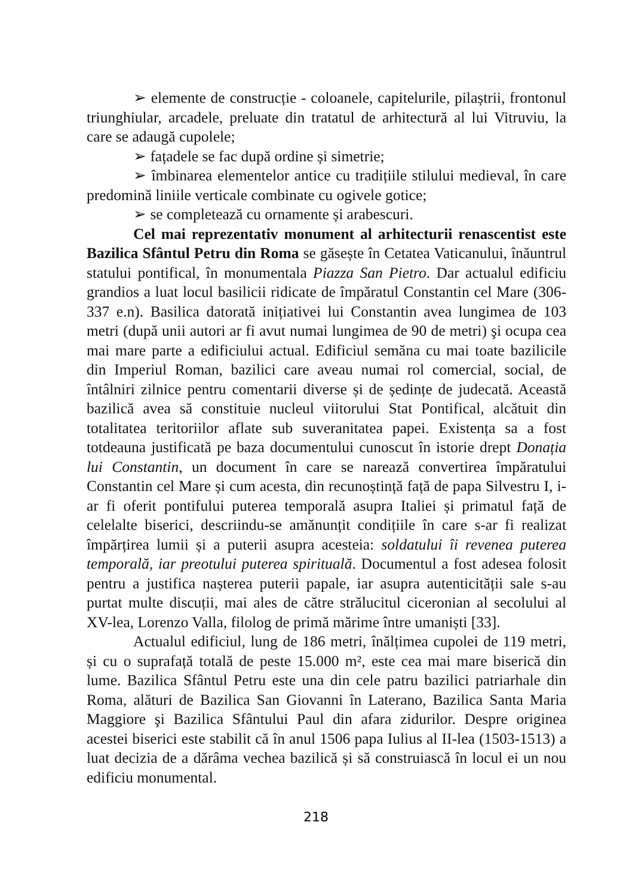➢ elemente de construcție - coloanele, capitelurile, pilaștrii, frontonul triunghiular, arcadele, preluate din tratatul de arhitectură al lui Vitruviu, la care se adaugă cupolele;
➢ fațadele se fac după ordine și simetrie;
➢ îmbinarea elementelor antice cu tradițiile stilului medieval, în care predomină liniile verticale combinate cu ogivele gotice;
➢ se completează cu ornamente și arabescuri.
Cel mai reprezentativ monument al arhitecturii renascentist este Bazilica Sfântul Petru din Roma se găsește în Cetatea Vaticanului, înăuntrul statului pontifical, în monumentala Piazza San Pietro. Dar actualul edificiu grandios a luat locul basilicii ridicate de împăratul Constantin cel Mare (306-337 e.n). Basilica datorată inițiativei lui Constantin avea lungimea de 103 metri (după unii autori ar fi avut numai lungimea de 90 de metri) şi ocupa cea mai mare parte a edificiului actual. Edificiul semăna cu mai toate bazilicile din Imperiul Roman, bazilici care aveau numai rol comercial, social, de întâlniri zilnice pentru comentarii diverse și de ședințe de judecată. Această bazilică avea să constituie nucleul viitorului Stat Pontifical, alcătuit din totalitatea teritoriilor aflate sub suveranitatea papei. Existența sa a fost totdeauna justificată pe baza documentului cunoscut în istorie drept Donația lui Constantin, un document în care se narează convertirea împăratului Constantin cel Mare și cum acesta, din recunoștință față de papa Silvestru I, i-ar fi oferit pontifului puterea temporală asupra Italiei și primatul față de celelalte biserici, descriindu-se amănunțit condițiile în care s-ar fi realizat împărțirea lumii și a puterii asupra acesteia: soldatului îi revenea puterea temporală, iar preotului puterea spirituală. Documentul a fost adesea folosit pentru a justifica nașterea puterii papale, iar asupra autenticității sale s-au purtat multe discuții, mai ales de către strălucitul ciceronian al secolului al XV-lea, Lorenzo Valla, filolog de primă mărime între umaniști [33].
Actualul edificiul, lung de 186 metri, înălțimea cupolei de 119 metri, și cu o suprafață totală de peste 15.000 m², este cea mai mare biserică din lume. Bazilica Sfântul Petru este una din cele patru bazilici patriarhale din Roma, alături de Bazilica San Giovanni în Laterano, Bazilica Santa Maria Maggiore şi Bazilica Sfântului Paul din afara zidurilor. Despre originea acestei biserici este stabilit că în anul 1506 papa Iulius al II-lea (1503-1513) a luat decizia de a dărâma vechea bazilică și să construiască în locul ei un nou edificiu monumental.
218